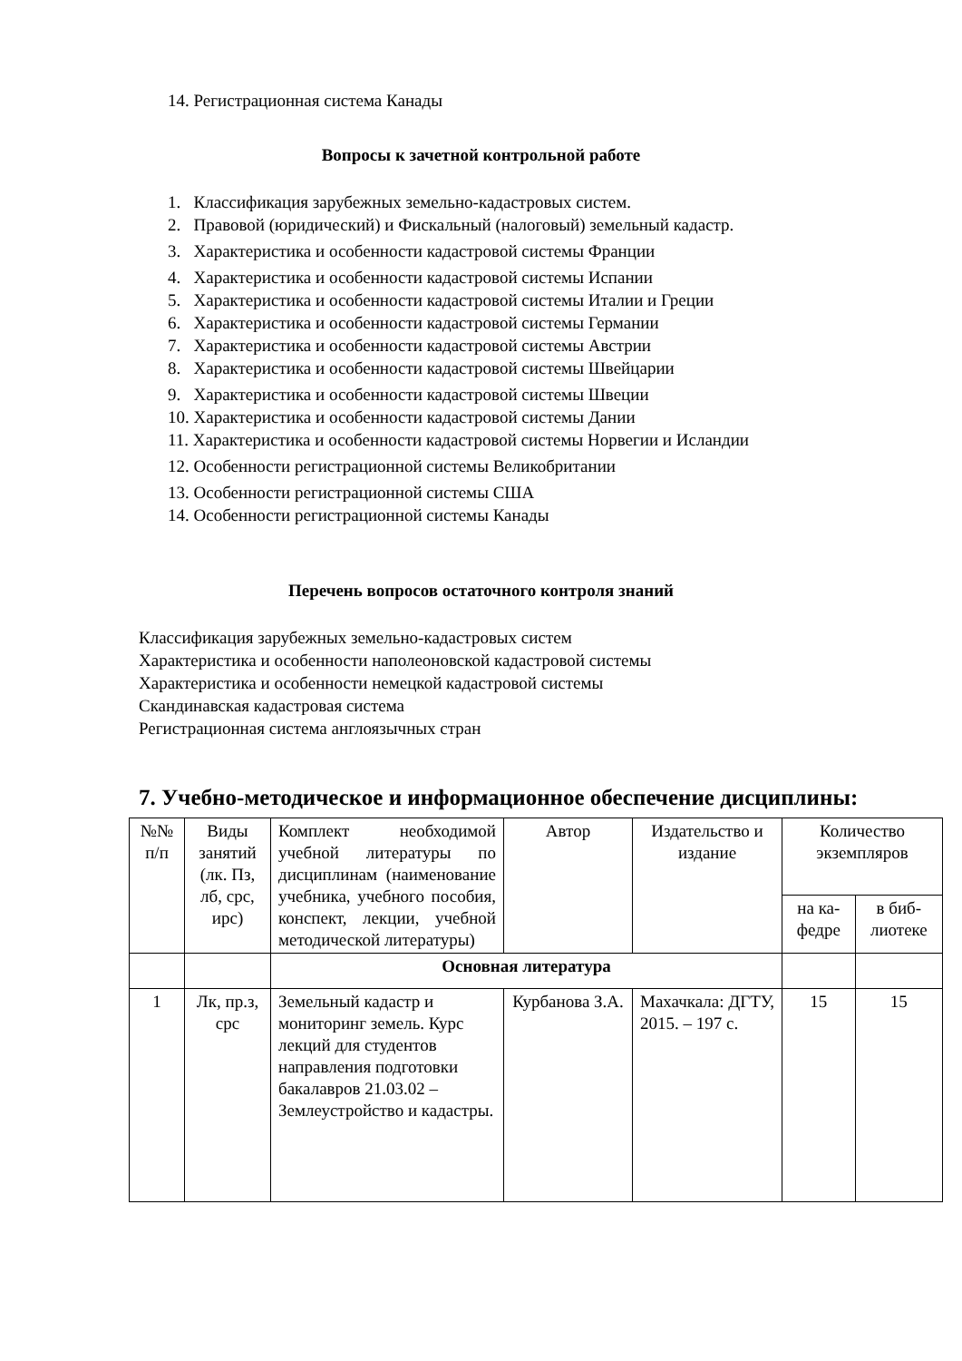14. Регистрационная система Канады
Вопросы к зачетной контрольной работе
1. Классификация зарубежных земельно-кадастровых систем.
2. Правовой (юридический) и Фискальный (налоговый) земельный кадастр.
3. Характеристика и особенности кадастровой системы Франции
4. Характеристика и особенности кадастровой системы Испании
5. Характеристика и особенности кадастровой системы Италии и Греции
6. Характеристика и особенности кадастровой системы Германии
7. Характеристика и особенности кадастровой системы Австрии
8. Характеристика и особенности кадастровой системы Швейцарии
9. Характеристика и особенности кадастровой системы Швеции
10. Характеристика и особенности кадастровой системы Дании
11. Характеристика и особенности кадастровой системы Норвегии и Исландии
12. Особенности регистрационной системы Великобритании
13. Особенности регистрационной системы США
14. Особенности регистрационной системы Канады
Перечень вопросов остаточного контроля знаний
Классификация зарубежных земельно-кадастровых систем
Характеристика и особенности наполеоновской кадастровой системы
Характеристика и особенности немецкой кадастровой системы
Скандинавская кадастровая система
Регистрационная система англоязычных стран
7. Учебно-методическое и информационное обеспечение дисциплины:
| №№ п/п | Виды занятий (лк. Пз, лб, срс, ирс) | Комплект необходимой учебной литературы по дисциплинам (наименование учебника, учебного пособия, конспект, лекции, учебной методической литературы) | Автор | Издательство и издание | Количество экземпляров | |
| --- | --- | --- | --- | --- | --- | --- |
| | | | | | на ка-федре | в биб-лиотеке |
| | | Основная литература | | | | |
| 1 | Лк, пр.з, срс | Земельный кадастр и мониторинг земель. Курс лекций для студентов направления подготовки бакалавров 21.03.02 – Землеустройство и кадастры. | Курбанова З.А. | Махачкала: ДГТУ, 2015. – 197 с. | 15 | 15 |